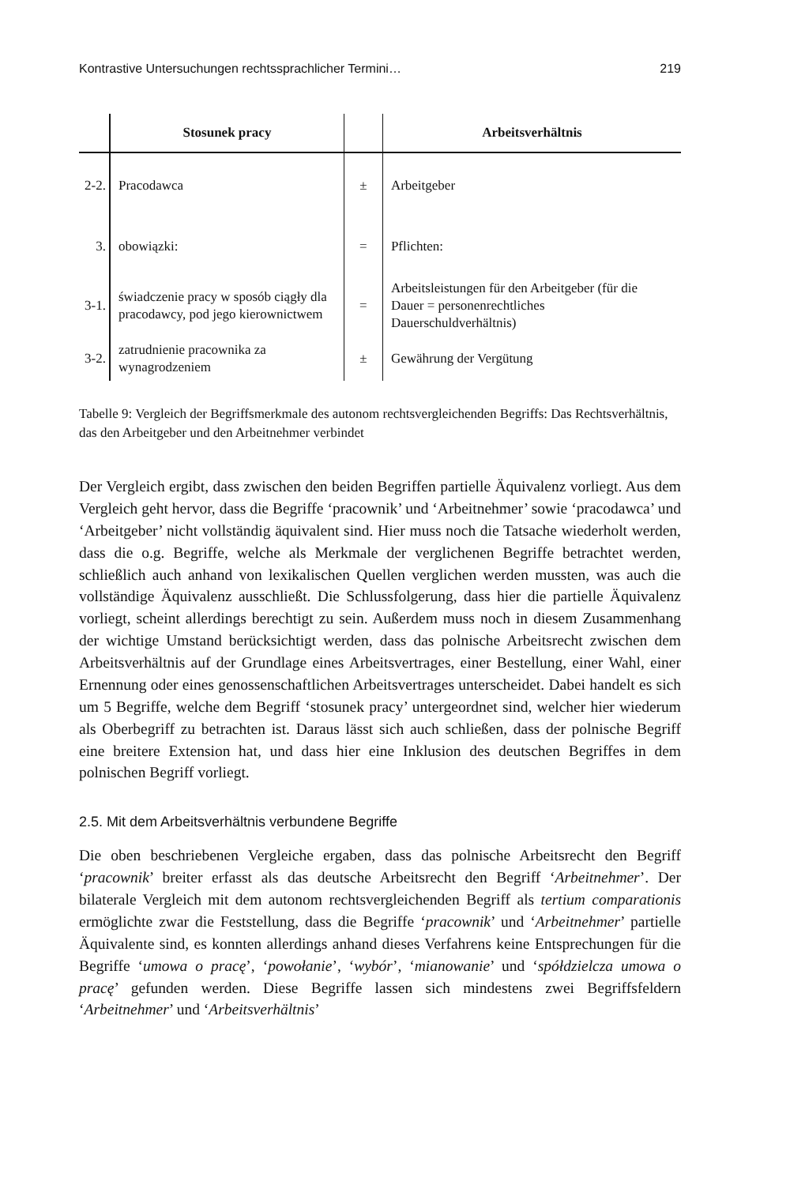Kontrastive Untersuchungen rechtssprachlicher Termini… 219
| | Stosunek pracy | | Arbeitsverhältnis |
| --- | --- | --- | --- |
| 2-2. | Pracodawca | ± | Arbeitgeber |
| 3. | obowiązki: | = | Pflichten: |
| 3-1. | świadczenie pracy w sposób ciągły dla pracodawcy, pod jego kierownictwem | = | Arbeitsleistungen für den Arbeitgeber (für die Dauer = personenrechtliches Dauerschuldverhältnis) |
| 3-2. | zatrudnienie pracownika za wynagrodzeniem | ± | Gewährung der Vergütung |
Tabelle 9: Vergleich der Begriffsmerkmale des autonom rechtsvergleichenden Begriffs: Das Rechtsverhältnis, das den Arbeitgeber und den Arbeitnehmer verbindet
Der Vergleich ergibt, dass zwischen den beiden Begriffen partielle Äquivalenz vorliegt. Aus dem Vergleich geht hervor, dass die Begriffe ‘pracownik’ und ‘Arbeitnehmer’ sowie ‘pracodawca’ und ‘Arbeitgeber’ nicht vollständig äquivalent sind. Hier muss noch die Tatsache wiederholt werden, dass die o.g. Begriffe, welche als Merkmale der verglichenen Begriffe betrachtet werden, schließlich auch anhand von lexikalischen Quellen verglichen werden mussten, was auch die vollständige Äquivalenz ausschließt. Die Schlussfolgerung, dass hier die partielle Äquivalenz vorliegt, scheint allerdings berechtigt zu sein. Außerdem muss noch in diesem Zusammenhang der wichtige Umstand berücksichtigt werden, dass das polnische Arbeitsrecht zwischen dem Arbeitsverhältnis auf der Grundlage eines Arbeitsvertrages, einer Bestellung, einer Wahl, einer Ernennung oder eines genossenschaftlichen Arbeitsvertrages unterscheidet. Dabei handelt es sich um 5 Begriffe, welche dem Begriff ‘stosunek pracy’ untergeordnet sind, welcher hier wiederum als Oberbegriff zu betrachten ist. Daraus lässt sich auch schließen, dass der polnische Begriff eine breitere Extension hat, und dass hier eine Inklusion des deutschen Begriffes in dem polnischen Begriff vorliegt.
2.5. Mit dem Arbeitsverhältnis verbundene Begriffe
Die oben beschriebenen Vergleiche ergaben, dass das polnische Arbeitsrecht den Begriff ‘pracownik’ breiter erfasst als das deutsche Arbeitsrecht den Begriff ‘Arbeitnehmer’. Der bilaterale Vergleich mit dem autonom rechtsvergleichenden Begriff als tertium comparationis ermöglichte zwar die Feststellung, dass die Begriffe ‘pracownik’ und ‘Arbeitnehmer’ partielle Äquivalente sind, es konnten allerdings anhand dieses Verfahrens keine Entsprechungen für die Begriffe ‘umowa o pracę’, ‘powołanie’, ‘wybór’, ‘mianowanie’ und ‘spółdzielcza umowa o pracę’ gefunden werden. Diese Begriffe lassen sich mindestens zwei Begriffsfeldern ‘Arbeitnehmer’ und ‘Arbeitsverhältnis’